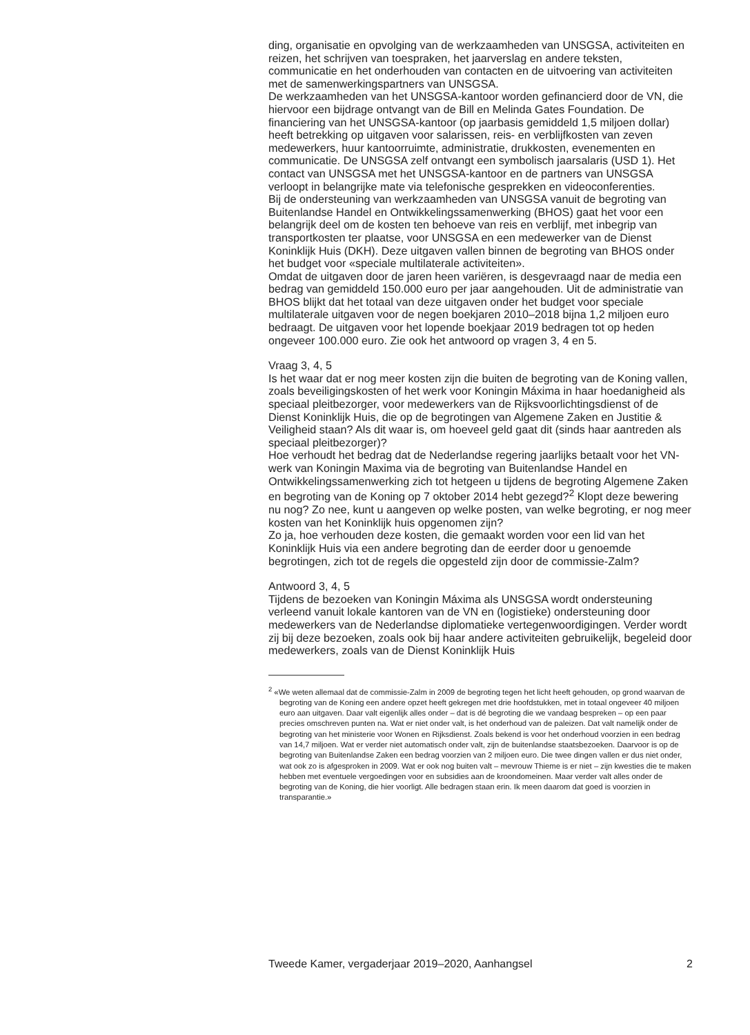ding, organisatie en opvolging van de werkzaamheden van UNSGSA, activiteiten en reizen, het schrijven van toespraken, het jaarverslag en andere teksten, communicatie en het onderhouden van contacten en de uitvoering van activiteiten met de samenwerkingspartners van UNSGSA.
De werkzaamheden van het UNSGSA-kantoor worden gefinancierd door de VN, die hiervoor een bijdrage ontvangt van de Bill en Melinda Gates Foundation. De financiering van het UNSGSA-kantoor (op jaarbasis gemiddeld 1,5 miljoen dollar) heeft betrekking op uitgaven voor salarissen, reis- en verblijfkosten van zeven medewerkers, huur kantoorruimte, administratie, drukkosten, evenementen en communicatie. De UNSGSA zelf ontvangt een symbolisch jaarsalaris (USD 1). Het contact van UNSGSA met het UNSGSA-kantoor en de partners van UNSGSA verloopt in belangrijke mate via telefonische gesprekken en videoconferenties.
Bij de ondersteuning van werkzaamheden van UNSGSA vanuit de begroting van Buitenlandse Handel en Ontwikkelingssamenwerking (BHOS) gaat het voor een belangrijk deel om de kosten ten behoeve van reis en verblijf, met inbegrip van transportkosten ter plaatse, voor UNSGSA en een medewerker van de Dienst Koninklijk Huis (DKH). Deze uitgaven vallen binnen de begroting van BHOS onder het budget voor «speciale multilaterale activiteiten».
Omdat de uitgaven door de jaren heen variëren, is desgevraagd naar de media een bedrag van gemiddeld 150.000 euro per jaar aangehouden. Uit de administratie van BHOS blijkt dat het totaal van deze uitgaven onder het budget voor speciale multilaterale uitgaven voor de negen boekjaren 2010–2018 bijna 1,2 miljoen euro bedraagt. De uitgaven voor het lopende boekjaar 2019 bedragen tot op heden ongeveer 100.000 euro. Zie ook het antwoord op vragen 3, 4 en 5.
Vraag 3, 4, 5
Is het waar dat er nog meer kosten zijn die buiten de begroting van de Koning vallen, zoals beveiligingskosten of het werk voor Koningin Máxima in haar hoedanigheid als speciaal pleitbezorger, voor medewerkers van de Rijksvoorlichtingsdienst of de Dienst Koninklijk Huis, die op de begrotingen van Algemene Zaken en Justitie & Veiligheid staan? Als dit waar is, om hoeveel geld gaat dit (sinds haar aantreden als speciaal pleitbezorger)?
Hoe verhoudt het bedrag dat de Nederlandse regering jaarlijks betaalt voor het VN-werk van Koningin Maxima via de begroting van Buitenlandse Handel en Ontwikkelingssamenwerking zich tot hetgeen u tijdens de begroting Algemene Zaken en begroting van de Koning op 7 oktober 2014 hebt gezegd?<sup>2</sup> Klopt deze bewering nu nog? Zo nee, kunt u aangeven op welke posten, van welke begroting, er nog meer kosten van het Koninklijk huis opgenomen zijn?
Zo ja, hoe verhouden deze kosten, die gemaakt worden voor een lid van het Koninklijk Huis via een andere begroting dan de eerder door u genoemde begrotingen, zich tot de regels die opgesteld zijn door de commissie-Zalm?
Antwoord 3, 4, 5
Tijdens de bezoeken van Koningin Máxima als UNSGSA wordt ondersteuning verleend vanuit lokale kantoren van de VN en (logistieke) ondersteuning door medewerkers van de Nederlandse diplomatieke vertegenwoordigingen. Verder wordt zij bij deze bezoeken, zoals ook bij haar andere activiteiten gebruikelijk, begeleid door medewerkers, zoals van de Dienst Koninklijk Huis
<sup>2</sup> «We weten allemaal dat de commissie-Zalm in 2009 de begroting tegen het licht heeft gehouden, op grond waarvan de begroting van de Koning een andere opzet heeft gekregen met drie hoofdstukken, met in totaal ongeveer 40 miljoen euro aan uitgaven. Daar valt eigenlijk alles onder – dat is dé begroting die we vandaag bespreken – op een paar precies omschreven punten na. Wat er niet onder valt, is het onderhoud van de paleizen. Dat valt namelijk onder de begroting van het ministerie voor Wonen en Rijksdienst. Zoals bekend is voor het onderhoud voorzien in een bedrag van 14,7 miljoen. Wat er verder niet automatisch onder valt, zijn de buitenlandse staatsbezoeken. Daarvoor is op de begroting van Buitenlandse Zaken een bedrag voorzien van 2 miljoen euro. Die twee dingen vallen er dus niet onder, wat ook zo is afgesproken in 2009. Wat er ook nog buiten valt – mevrouw Thieme is er niet – zijn kwesties die te maken hebben met eventuele vergoedingen voor en subsidies aan de kroondomeinen. Maar verder valt alles onder de begroting van de Koning, die hier voorligt. Alle bedragen staan erin. Ik meen daarom dat goed is voorzien in transparantie.»
Tweede Kamer, vergaderjaar 2019–2020, Aanhangsel 2